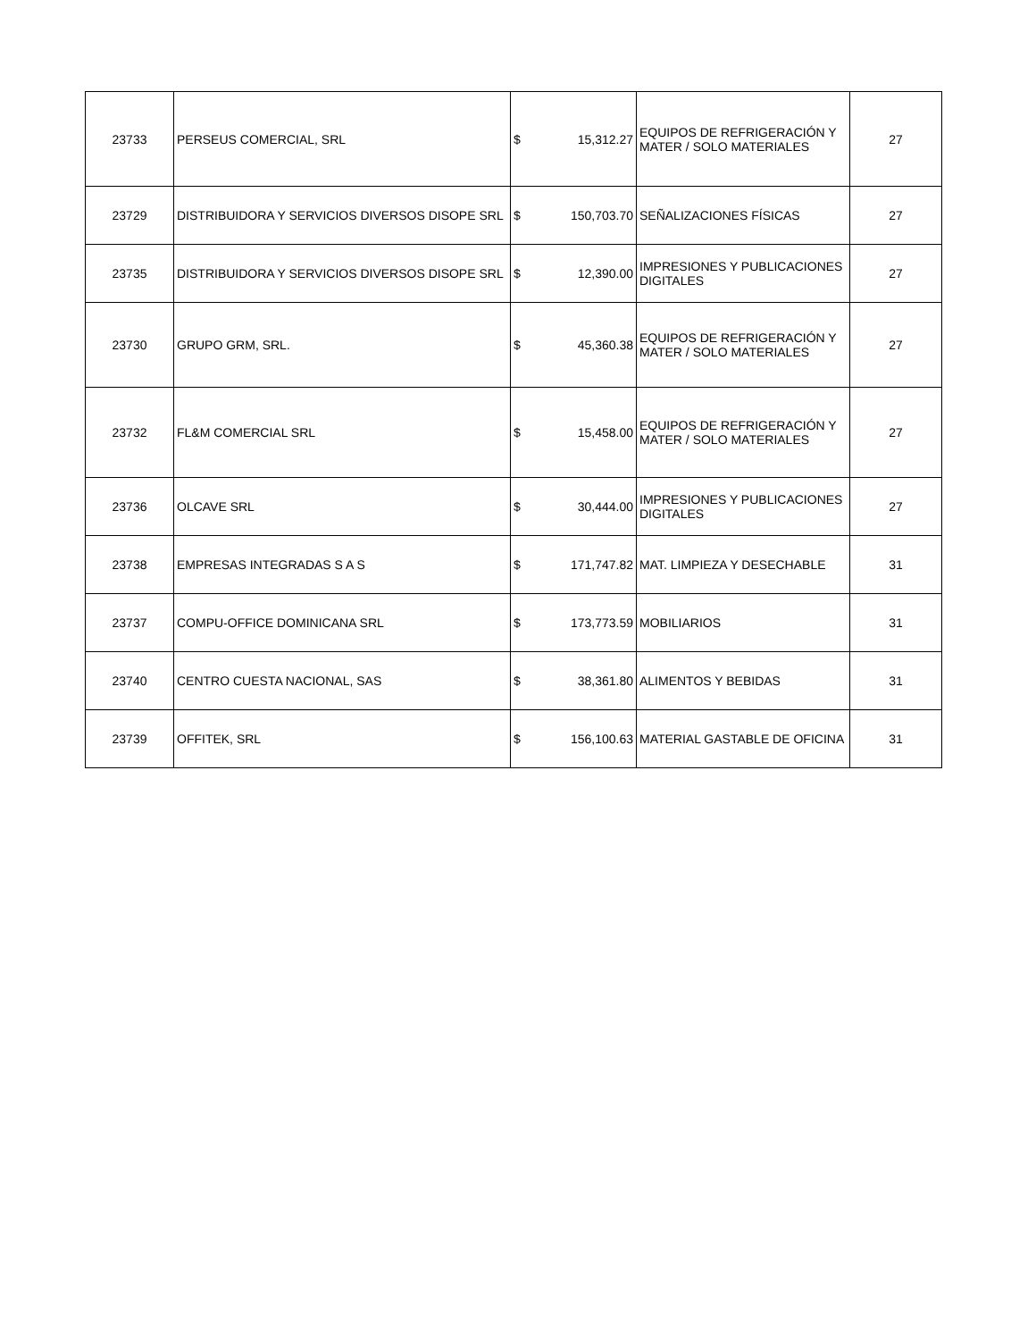| 23733 | PERSEUS COMERCIAL, SRL | $ | 15,312.27 | EQUIPOS DE REFRIGERACIÓN Y MATER / SOLO MATERIALES | 27 |
| 23729 | DISTRIBUIDORA Y SERVICIOS DIVERSOS DISOPE SRL | $ | 150,703.70 | SEÑALIZACIONES FÍSICAS | 27 |
| 23735 | DISTRIBUIDORA Y SERVICIOS DIVERSOS DISOPE SRL | $ | 12,390.00 | IMPRESIONES Y PUBLICACIONES DIGITALES | 27 |
| 23730 | GRUPO GRM, SRL. | $ | 45,360.38 | EQUIPOS DE REFRIGERACIÓN Y MATER / SOLO MATERIALES | 27 |
| 23732 | FL&M COMERCIAL SRL | $ | 15,458.00 | EQUIPOS DE REFRIGERACIÓN Y MATER / SOLO MATERIALES | 27 |
| 23736 | OLCAVE SRL | $ | 30,444.00 | IMPRESIONES Y PUBLICACIONES DIGITALES | 27 |
| 23738 | EMPRESAS INTEGRADAS S A S | $ | 171,747.82 | MAT. LIMPIEZA Y DESECHABLE | 31 |
| 23737 | COMPU-OFFICE DOMINICANA SRL | $ | 173,773.59 | MOBILIARIOS | 31 |
| 23740 | CENTRO CUESTA NACIONAL, SAS | $ | 38,361.80 | ALIMENTOS Y BEBIDAS | 31 |
| 23739 | OFFITEK, SRL | $ | 156,100.63 | MATERIAL GASTABLE DE OFICINA | 31 |